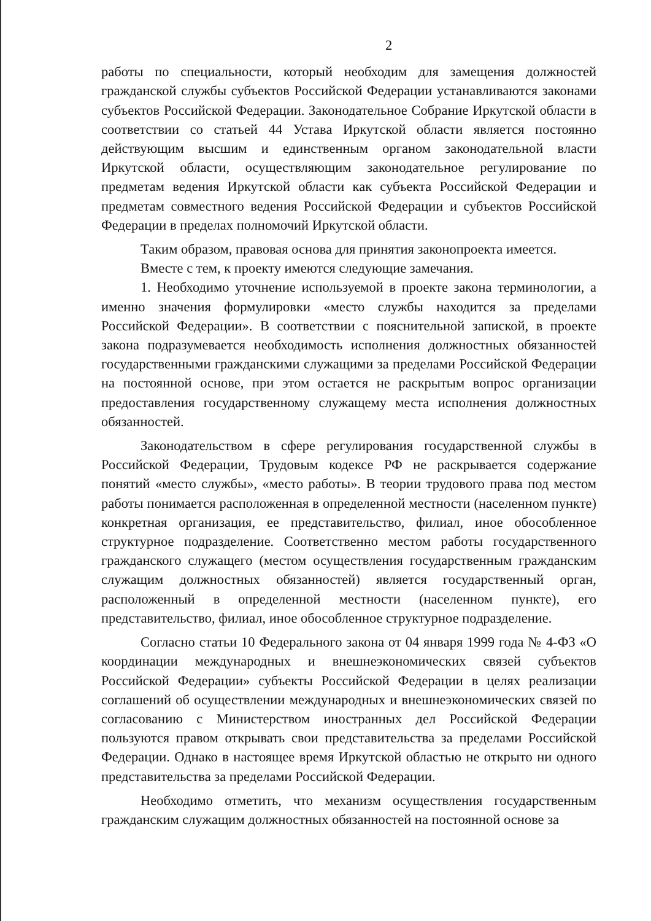2
работы по специальности, который необходим для замещения должностей гражданской службы субъектов Российской Федерации устанавливаются законами субъектов Российской Федерации. Законодательное Собрание Иркутской области в соответствии со статьей 44 Устава Иркутской области является постоянно действующим высшим и единственным органом законодательной власти Иркутской области, осуществляющим законодательное регулирование по предметам ведения Иркутской области как субъекта Российской Федерации и предметам совместного ведения Российской Федерации и субъектов Российской Федерации в пределах полномочий Иркутской области.
Таким образом, правовая основа для принятия законопроекта имеется.
Вместе с тем, к проекту имеются следующие замечания.
1. Необходимо уточнение используемой в проекте закона терминологии, а именно значения формулировки «место службы находится за пределами Российской Федерации». В соответствии с пояснительной запиской, в проекте закона подразумевается необходимость исполнения должностных обязанностей государственными гражданскими служащими за пределами Российской Федерации на постоянной основе, при этом остается не раскрытым вопрос организации предоставления государственному служащему места исполнения должностных обязанностей.
Законодательством в сфере регулирования государственной службы в Российской Федерации, Трудовым кодексе РФ не раскрывается содержание понятий «место службы», «место работы». В теории трудового права под местом работы понимается расположенная в определенной местности (населенном пункте) конкретная организация, ее представительство, филиал, иное обособленное структурное подразделение. Соответственно местом работы государственного гражданского служащего (местом осуществления государственным гражданским служащим должностных обязанностей) является государственный орган, расположенный в определенной местности (населенном пункте), его представительство, филиал, иное обособленное структурное подразделение.
Согласно статьи 10 Федерального закона от 04 января 1999 года № 4-ФЗ «О координации международных и внешнеэкономических связей субъектов Российской Федерации» субъекты Российской Федерации в целях реализации соглашений об осуществлении международных и внешнеэкономических связей по согласованию с Министерством иностранных дел Российской Федерации пользуются правом открывать свои представительства за пределами Российской Федерации. Однако в настоящее время Иркутской областью не открыто ни одного представительства за пределами Российской Федерации.
Необходимо отметить, что механизм осуществления государственным гражданским служащим должностных обязанностей на постоянной основе за